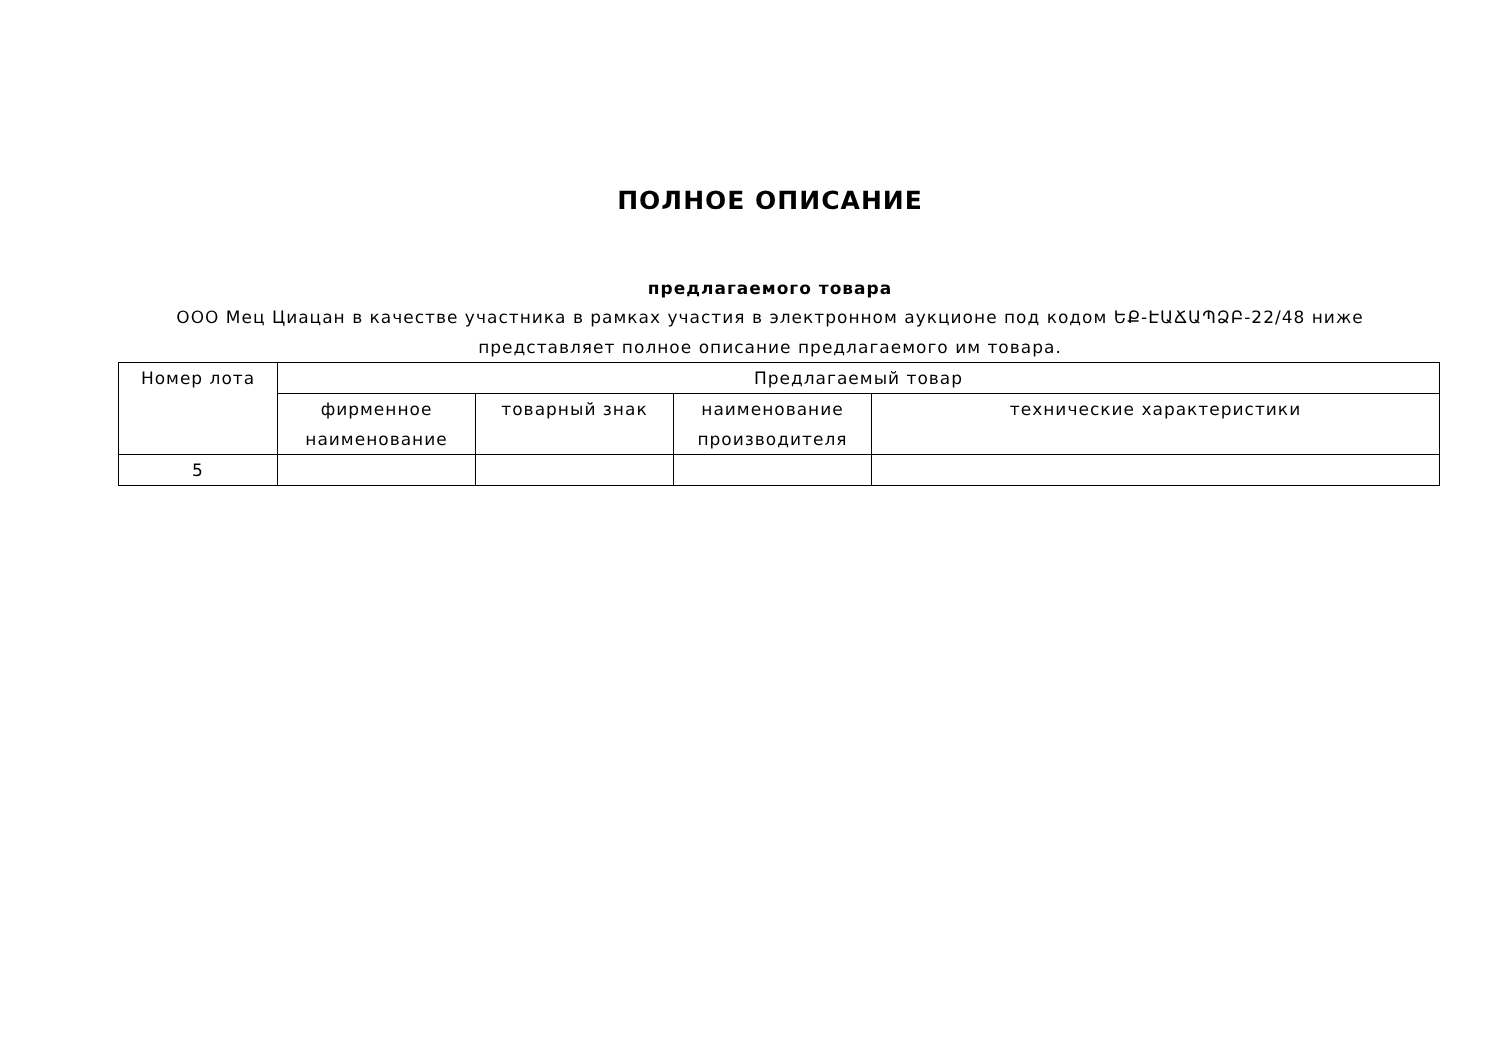ПОЛНОЕ ОПИСАНИЕ
предлагаемого товара
ООО Мец Циацан в качестве участника в рамках участия в электронном аукционе под кодом ԵՔ-ԷԱՃԱՊՁԲ-22/48 ниже представляет полное описание предлагаемого им товара.
| Номер лота | Предлагаемый товар | | | |
| --- | --- | --- | --- | --- |
| | фирменное наименование | товарный знак | наименование производителя | технические характеристики |
| 5 | | | | |